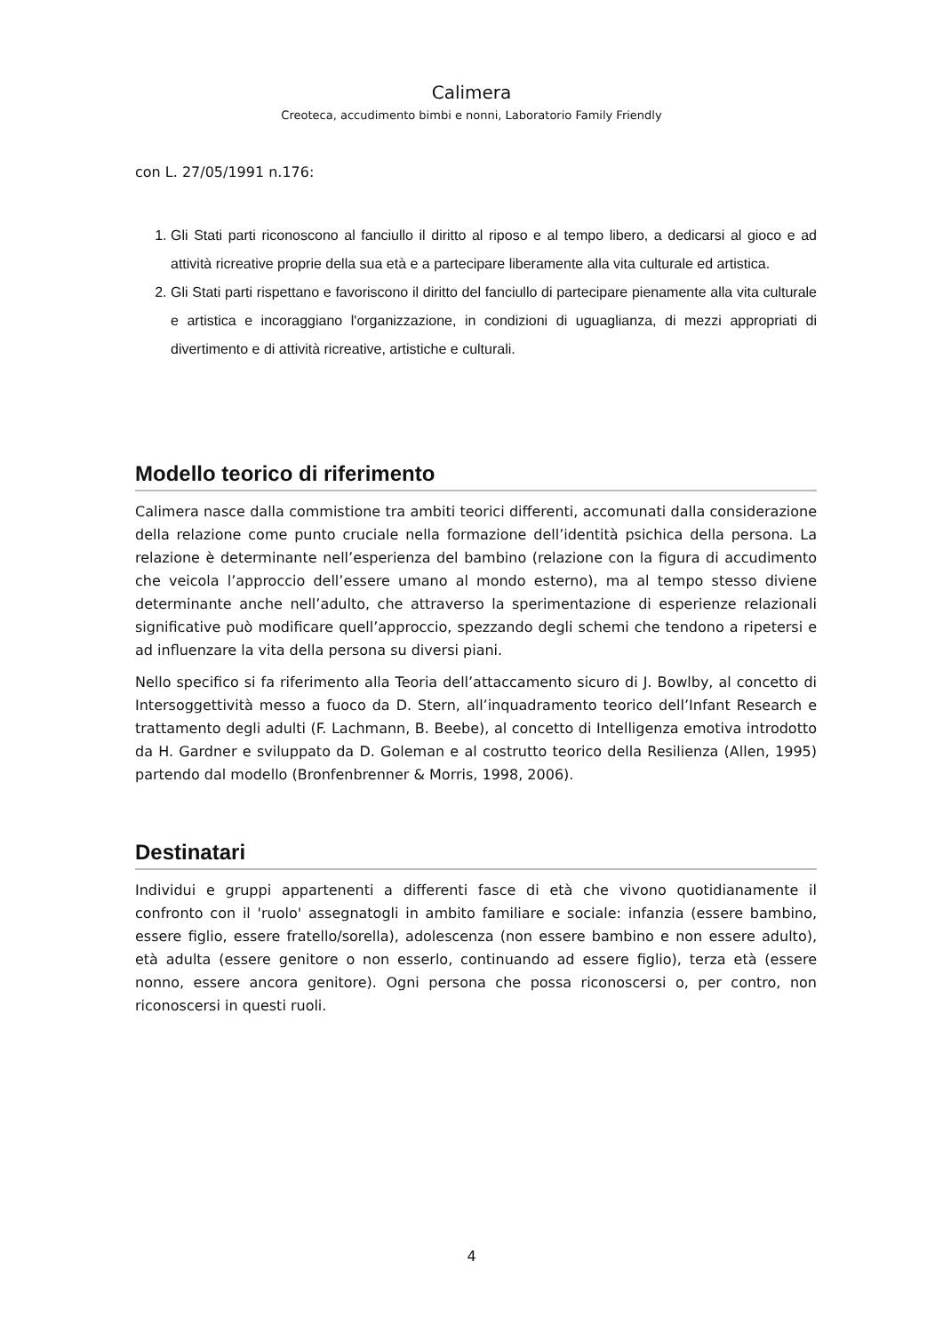Calimera
Creoteca, accudimento bimbi e nonni, Laboratorio Family Friendly
con L. 27/05/1991 n.176:
1. Gli Stati parti riconoscono al fanciullo il diritto al riposo e al tempo libero, a dedicarsi al gioco e ad attività ricreative proprie della sua età e a partecipare liberamente alla vita culturale ed artistica.
2. Gli Stati parti rispettano e favoriscono il diritto del fanciullo di partecipare pienamente alla vita culturale e artistica e incoraggiano l'organizzazione, in condizioni di uguaglianza, di mezzi appropriati di divertimento e di attività ricreative, artistiche e culturali.
Modello teorico di riferimento
Calimera nasce dalla commistione tra ambiti teorici differenti, accomunati dalla considerazione della relazione come punto cruciale nella formazione dell’identità psichica della persona. La relazione è determinante nell’esperienza del bambino (relazione con la figura di accudimento che veicola l’approccio dell’essere umano al mondo esterno), ma al tempo stesso diviene determinante anche nell’adulto, che attraverso la sperimentazione di esperienze relazionali significative può modificare quell’approccio, spezzando degli schemi che tendono a ripetersi e ad influenzare la vita della persona su diversi piani.
Nello specifico si fa riferimento alla Teoria dell’attaccamento sicuro di J. Bowlby, al concetto di Intersoggettività messo a fuoco da D. Stern, all’inquadramento teorico dell’Infant Research e trattamento degli adulti (F. Lachmann, B. Beebe), al concetto di Intelligenza emotiva introdotto da H. Gardner e sviluppato da D. Goleman e al costrutto teorico della Resilienza (Allen, 1995) partendo dal modello (Bronfenbrenner & Morris, 1998, 2006).
Destinatari
Individui e gruppi appartenenti a differenti fasce di età che vivono quotidianamente il confronto con il 'ruolo' assegnatogli in ambito familiare e sociale: infanzia (essere bambino, essere figlio, essere fratello/sorella), adolescenza (non essere bambino e non essere adulto), età adulta (essere genitore o non esserlo, continuando ad essere figlio), terza età (essere nonno, essere ancora genitore). Ogni persona che possa riconoscersi o, per contro, non riconoscersi in questi ruoli.
4